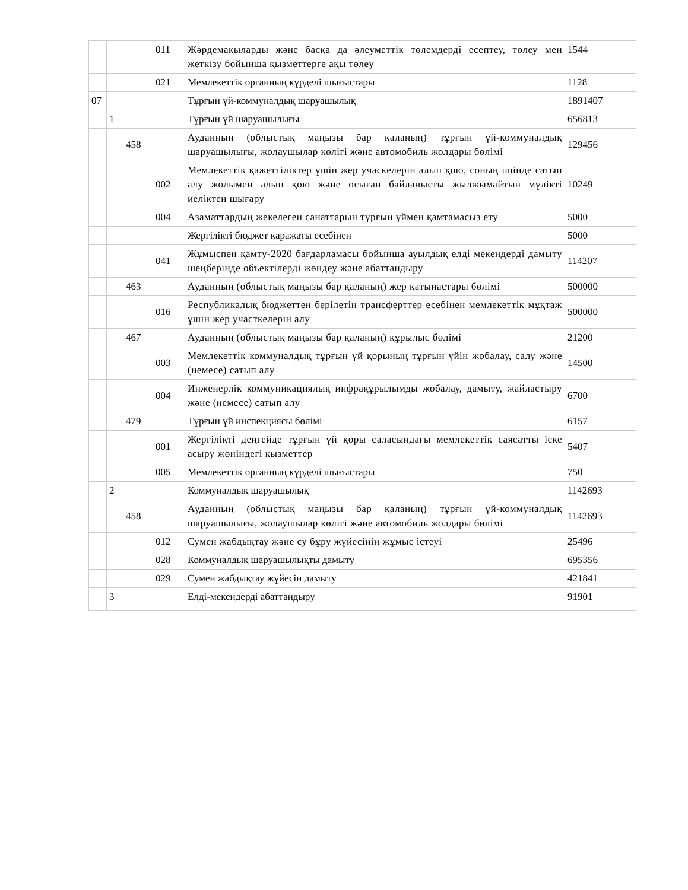| | | | 011 | Жәрдемақыларды және басқа да әлеуметтік төлемдерді есептеу, төлеу мен жеткізу бойынша қызметтерге ақы төлеу | 1544 |
| | | | 021 | Мемлекеттік органның күрделі шығыстары | 1128 |
| 07 | | | | Тұрғын үй-коммуналдық шаруашылық | 1891407 |
| | 1 | | | Тұрғын үй шаруашылығы | 656813 |
| | | 458 | | Ауданның (облыстық маңызы бар қаланың) тұрғын үй-коммуналдық шаруашылығы, жолаушылар көлігі және автомобиль жолдары бөлімі | 129456 |
| | | | 002 | Мемлекеттік қажеттіліктер үшін жер учаскелерін алып қою, соның ішінде сатып алу жолымен алып қою және осыған байланысты жылжымайтын мүлікті иеліктен шығару | 10249 |
| | | | 004 | Азаматтардың жекелеген санаттарын тұрғын үймен қамтамасыз ету | 5000 |
| | | | | Жергілікті бюджет қаражаты есебінен | 5000 |
| | | | 041 | Жұмыспен қамту-2020 бағдарламасы бойынша ауылдық елді мекендерді дамыту шеңберінде объектілерді жөндеу және абаттандыру | 114207 |
| | | 463 | | Ауданның (облыстық маңызы бар қаланың) жер қатынастары бөлімі | 500000 |
| | | | 016 | Республикалық бюджеттен берілетін трансферттер есебінен мемлекеттік мұқтаж үшін жер участкелерін алу | 500000 |
| | | 467 | | Ауданның (облыстық маңызы бар қаланың) құрылыс бөлімі | 21200 |
| | | | 003 | Мемлекеттік коммуналдық тұрғын үй қорының тұрғын үйін жобалау, салу және (немесе) сатып алу | 14500 |
| | | | 004 | Инженерлік коммуникациялық инфрақұрылымды жобалау, дамыту, жайластыру және (немесе) сатып алу | 6700 |
| | | 479 | | Тұрғын үй инспекциясы бөлімі | 6157 |
| | | | 001 | Жергілікті деңгейде тұрғын үй қоры саласындағы мемлекеттік саясатты іске асыру жөніндегі қызметтер | 5407 |
| | | | 005 | Мемлекеттік органның күрделі шығыстары | 750 |
| | 2 | | | Коммуналдық шаруашылық | 1142693 |
| | | 458 | | Ауданның (облыстық маңызы бар қаланың) тұрғын үй-коммуналдық шаруашылығы, жолаушылар көлігі және автомобиль жолдары бөлімі | 1142693 |
| | | | 012 | Сумен жабдықтау және су бұру жүйесінің жұмыс істеуі | 25496 |
| | | | 028 | Коммуналдық шаруашылықты дамыту | 695356 |
| | | | 029 | Сумен жабдықтау жүйесін дамыту | 421841 |
| | 3 | | | Елді-мекендерді абаттандыру | 91901 |